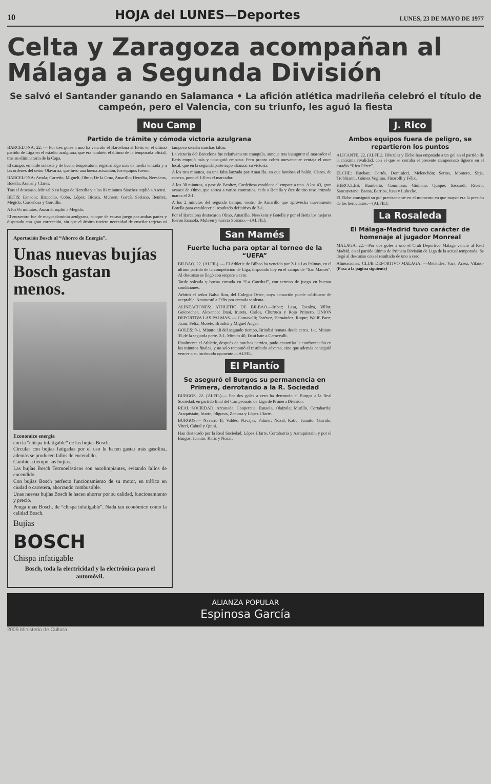10 HOJA del LUNES—Deportes LUNES, 23 DE MAYO DE 1977
Celta y Zaragoza acompañan al Málaga a Segunda División
Se salvó el Santander ganando en Salamanca • La afición atlética madrileña celebró el título de campeón, pero el Valencia, con su triunfo, les aguó la fiesta
Nou Camp
Partido de trámite y cómoda victoria azulgrana
BARCELONA, 22. — Por tres goles a uno ha vencido el Barcelona al Betis en el último partido de Liga en el estadio azulgrana, que era también el último de la temporada oficial, tras su eliminatoria de la Copa.
El campo, en tarde soleada y de buena temperatura, registró algo más de media entrada y a las órdenes del señor Olavarría, que tuvo una buena actuación, los equipos fueron:
BARCELONA: Artola; Carreño, Migueli, Olmo; De la Cruz, Amarillo; Heredia, Neeskens, Botella, Asensi y Clares.
Tras el descanso, Mir salió en lugar de Heredia y a los 81 minutos Sánchez suplió a Asensi.
BETIS: Esnaola; Bizcocho, Cobo, López; Biosca, Muhren; García Soriano, Benítez, Megido, Cardeñosa y Gordillo.
A los 65 minutos, Anzarda suplió a Megido.
El encuentro fue de mayor dominio azulgrana, aunque de escaso juego por ambas partes y disputado con gran corrección, sin que el árbitro tuviera necesidad de enseñar tarjetas ni tampoco señalar muchas faltas.
La victoria del Barcelona fue relativamente tranquila, aunque tras inaugurar el marcador el Betis empujó más y consiguió empatar. Pero pronto cobró nuevamente ventaja el once local, que en la segunda parte supo afianzar su victoria.
A los tres minutos, en una falta lanzada por Amarillo, en que bombea el balón, Clares, de cabeza, pone el 1-0 en el marcador.
A los 30 minutos, a pase de Benítez, Cardeñosa establece el empate a uno. A los 43, gran avance de Olmo, que sortea a varios contrarios, cede a Botella y éste de tiro raso cruzado marca el 2-1.
A los 2 minutos del segundo tiempo, centro de Amarillo que aprovecha nuevamente Botella para establecer el resultado definitivo de 3-1.
Por el Barcelona destacaron Olmo, Amarillo, Neeskens y Botella y por el Betis los mejores fueron Esnaola, Muhren y García Soriano.—(ALFIL).
Aportación Bosch al “Ahorro de Energía”.
Unas nuevas bujías Bosch gastan menos.
Economice energía
con la “chispa infatigable” de las bujías Bosch.
Circular con bujías fatigadas por el uso le hacen gastar más gasolina, además se producen fallos de encendido.
Cambie a tiempo sus bujías.
Las bujías Bosch Termoelásticas son autolimpiantes, evitando fallos de encendido.
Con bujías Bosch perfecto funcionamiento de su motor, en tráfico en ciudad o carretera, ahorrando combustible.
Unas nuevas bujías Bosch le hacen ahorrar por su calidad, funcionamiento y precio.
Ponga unas Bosch, de “chispa infatigable”. Nada tan económico como la calidad Bosch.
Bujías
BOSCH
Chispa infatigable
Bosch, toda la electricidad y la electrónica para el automóvil.
San Mamés
Fuerte lucha para optar al torneo de la “UEFA”
BILBAO, 22. (ALFIL). — El Athletic de Bilbao ha vencido por 2-1 a Las Palmas, en el último partido de la competición de Liga, disputado hoy en el campo de “San Mamés”. Al descanso se llegó con empate a cero.
Tarde soleada y buena entrada en “La Catedral”, con terreno de juego en buenas condiciones.
Arbitró el señor Balsa Ron, del Colegio Oeste, cuya actuación puede calificarse de aceptable. Amonestó a Félix por entrada violenta.
ALINEACIONES: ATHLETIC DE BILBAO.—Iribar; Lasa, Escalza, Villar; Goicoechea, Alexanco; Dani, Irureta, Carlos, Churruca y Rojo Primero. UNION DEPORTIVA LAS PALMAS. — Carnavalli; Estévez, Hernández, Roque; Wolff, Paez; Juani, Félix, Morete, Brindisi y Miguel Angel.
GOLES: 0-1. Minuto 18 del segundo tiempo, Brindisi remata desde cerca. 1-1. Minuto 35 de la segunda parte. 2-1. Minuto 40, Dani bate a Carnevalli.
Finalmente el Athletic, después de muchos nervios, pudo encarrilar la confrontación en los minutos finales, y no solo remontó el resultado adverso, sino que además consiguió vencer a su incómodo oponente.—ALFIL.
El Plantío
Se aseguró el Burgos su permanencia en Primera, derrotando a la R. Sociedad
BURGOS, 22. (ALFIL).— Por dos goles a cero ha derrotado el Burgos a la Real Sociedad, en partido final del Campeonato de Liga de Primera División.
REAL SOCIEDAD: Arconada; Cooperena, Esnaola, Olaizola; Murillo, Cortabarría; Araquistain, Iriarte, Idígoras, Zamora y López Ufarte.
BURGOS.— Navarro II; Valdés, Navajas, Palmer; Nozal, Katic; Juanito, Garrido, Viteri, Cabral y Quini.
Han destacado por la Real Sociedad, López Ufarte, Cortabarria y Aaraquistain, y por el Burgos, Juanito, Katic y Nozal.
J. Rico
Ambos equipos fuera de peligro, se repartieron los puntos
ALICANTE, 22. (ALFIL). Hércules y Elche han empatado a un gol en el partido de la máxima rivalidad, con el que se cerraba el presente campeonato liguero en el estadio “Rico Pérez”.
ELCHE: Esteban; Cortés, Dominicci, Melenchón; Serras, Montero, Sitja, Trobbianni, Gómez Voglino, Finarolli y Félix.
HERCULES: Humberto; Commisso, Giuliano, Quique; Saccardi, Rivera; Sancayetano, Baena, Barrios, Juan y Lubecke.
El Elche consiguió su gol precisamente en el momento en que mayor era la presión de los herculanos.—(ALFIL).
La Rosaleda
El Málaga-Madrid tuvo carácter de homenaje al jugador Monreal
MALAGA, 22.—Por dos goles a uno el Club Deportivo Málaga venció al Real Madrid, en el partido último de Primera División de Liga de la actual temporada. Se llegó al descanso con el resultado de uno a cero.
Alineaciones: CLUB DEPORTIVO MALAGA. —Meléndez; Vara, Aráez, Vilano- (Pasa a la página siguiente)
ALIANZA POPULAR
Espinosa García
2009 Ministerio de Cultura